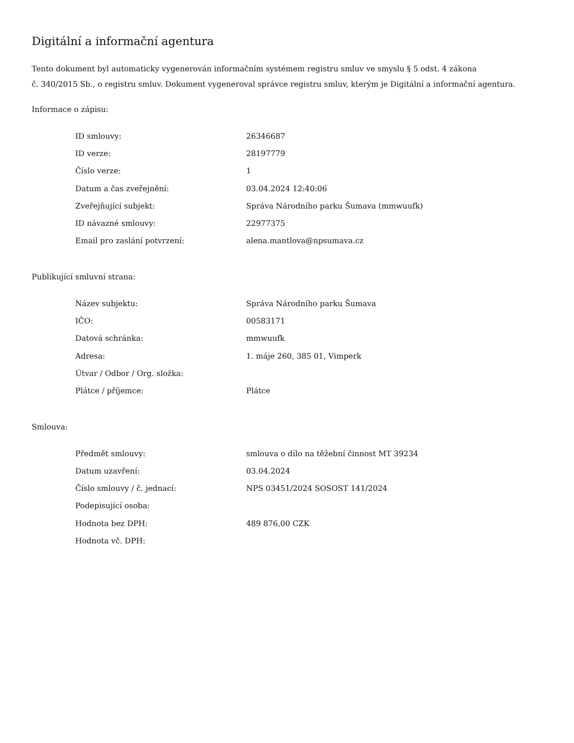Digitální a informační agentura
Tento dokument byl automaticky vygenerován informačním systémem registru smluv ve smyslu § 5 odst. 4 zákona
č. 340/2015 Sb., o registru smluv. Dokument vygeneroval správce registru smluv, kterým je Digitální a informační agentura.
Informace o zápisu:
| ID smlouvy: | 26346687 |
| ID verze: | 28197779 |
| Číslo verze: | 1 |
| Datum a čas zveřejnění: | 03.04.2024 12:40:06 |
| Zveřejňující subjekt: | Správa Národního parku Šumava (mmwuufk) |
| ID návazné smlouvy: | 22977375 |
| Email pro zaslání potvrzení: | alena.mantlova@npsumava.cz |
Publikující smluvní strana:
| Název subjektu: | Správa Národního parku Šumava |
| IČO: | 00583171 |
| Datová schránka: | mmwuufk |
| Adresa: | 1. máje 260, 385 01, Vimperk |
| Útvar / Odbor / Org. složka: | |
| Plátce / příjemce: | Plátce |
Smlouva:
| Předmět smlouvy: | smlouva o dílo na těžební činnost MT 39234 |
| Datum uzavření: | 03.04.2024 |
| Číslo smlouvy / č. jednací: | NPS 03451/2024 SOSOST 141/2024 |
| Podepisující osoba: | |
| Hodnota bez DPH: | 489 876,00 CZK |
| Hodnota vč. DPH: | |